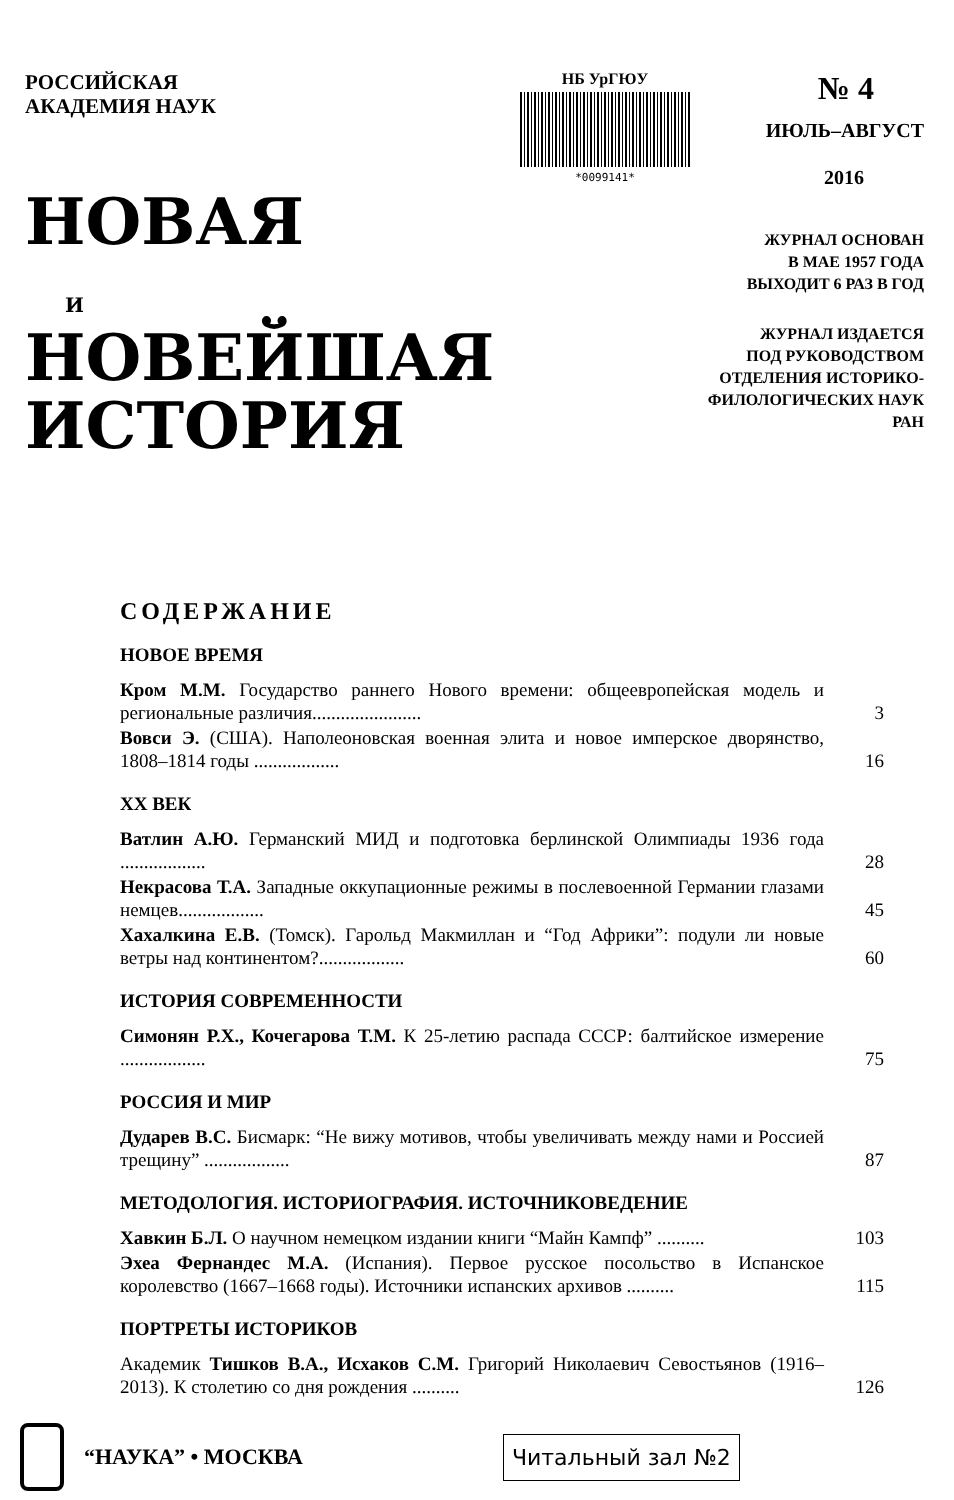РОССИЙСКАЯ
АКАДЕМИЯ НАУК
НОВАЯ
И
НОВЕЙШАЯ
ИСТОРИЯ
НБ УрГЮУ
*0099141*
№ 4
ИЮЛЬ–АВГУСТ
2016
ЖУРНАЛ ОСНОВАН
В МАЕ 1957 ГОДА
ВЫХОДИТ 6 РАЗ В ГОД
ЖУРНАЛ ИЗДАЕТСЯ
ПОД РУКОВОДСТВОМ
ОТДЕЛЕНИЯ ИСТОРИКО-
ФИЛОЛОГИЧЕСКИХ НАУК РАН
СОДЕРЖАНИЕ
НОВОЕ ВРЕМЯ
Кром М.М. Государство раннего Нового времени: общеевропейская модель и региональные различия.......................
3
Вовси Э. (США). Наполеоновская военная элита и новое имперское дворянство, 1808–1814 годы ..................
16
XX ВЕК
Ватлин А.Ю. Германский МИД и подготовка берлинской Олимпиады 1936 года ..................
28
Некрасова Т.А. Западные оккупационные режимы в послевоенной Германии глазами немцев..................
45
Хахалкина Е.В. (Томск). Гарольд Макмиллан и “Год Африки”: подули ли новые ветры над континентом?..................
60
ИСТОРИЯ СОВРЕМЕННОСТИ
Симонян Р.Х., Кочегарова Т.М. К 25-летию распада СССР: балтийское измерение ..................
75
РОССИЯ И МИР
Дударев В.С. Бисмарк: “Не вижу мотивов, чтобы увеличивать между нами и Россией трещину” ..................
87
МЕТОДОЛОГИЯ. ИСТОРИОГРАФИЯ. ИСТОЧНИКОВЕДЕНИЕ
Хавкин Б.Л. О научном немецком издании книги “Майн Кампф” ..........
103
Эхеа Фернандес М.А. (Испания). Первое русское посольство в Испанское королевство (1667–1668 годы). Источники испанских архивов ..........
115
ПОРТРЕТЫ ИСТОРИКОВ
Академик Тишков В.А., Исхаков С.М. Григорий Николаевич Севостьянов (1916–2013). К столетию со дня рождения ..........
126
“НАУКА” • МОСКВА
Читальный зал №2